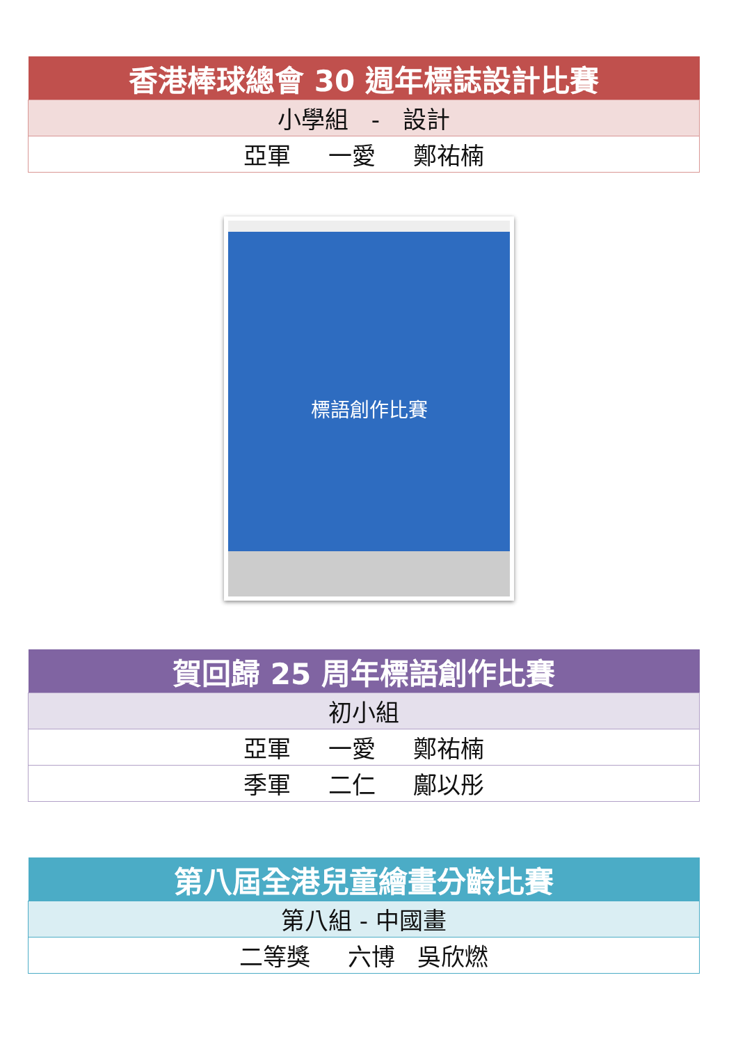| 香港棒球總會 30 週年標誌設計比賽 |
| --- |
| 小學組 - 設計 |
| 亞軍 一愛 鄭祐楠 |
標語創作比賽
| 賀回歸 25 周年標語創作比賽 |
| --- |
| 初小組 |
| 亞軍 一愛 鄭祐楠 |
| 季軍 二仁 鄺以彤 |
| 第八屆全港兒童繪畫分齡比賽 |
| --- |
| 第八組 - 中國畫 |
| 二等獎 六博 吳欣燃 |